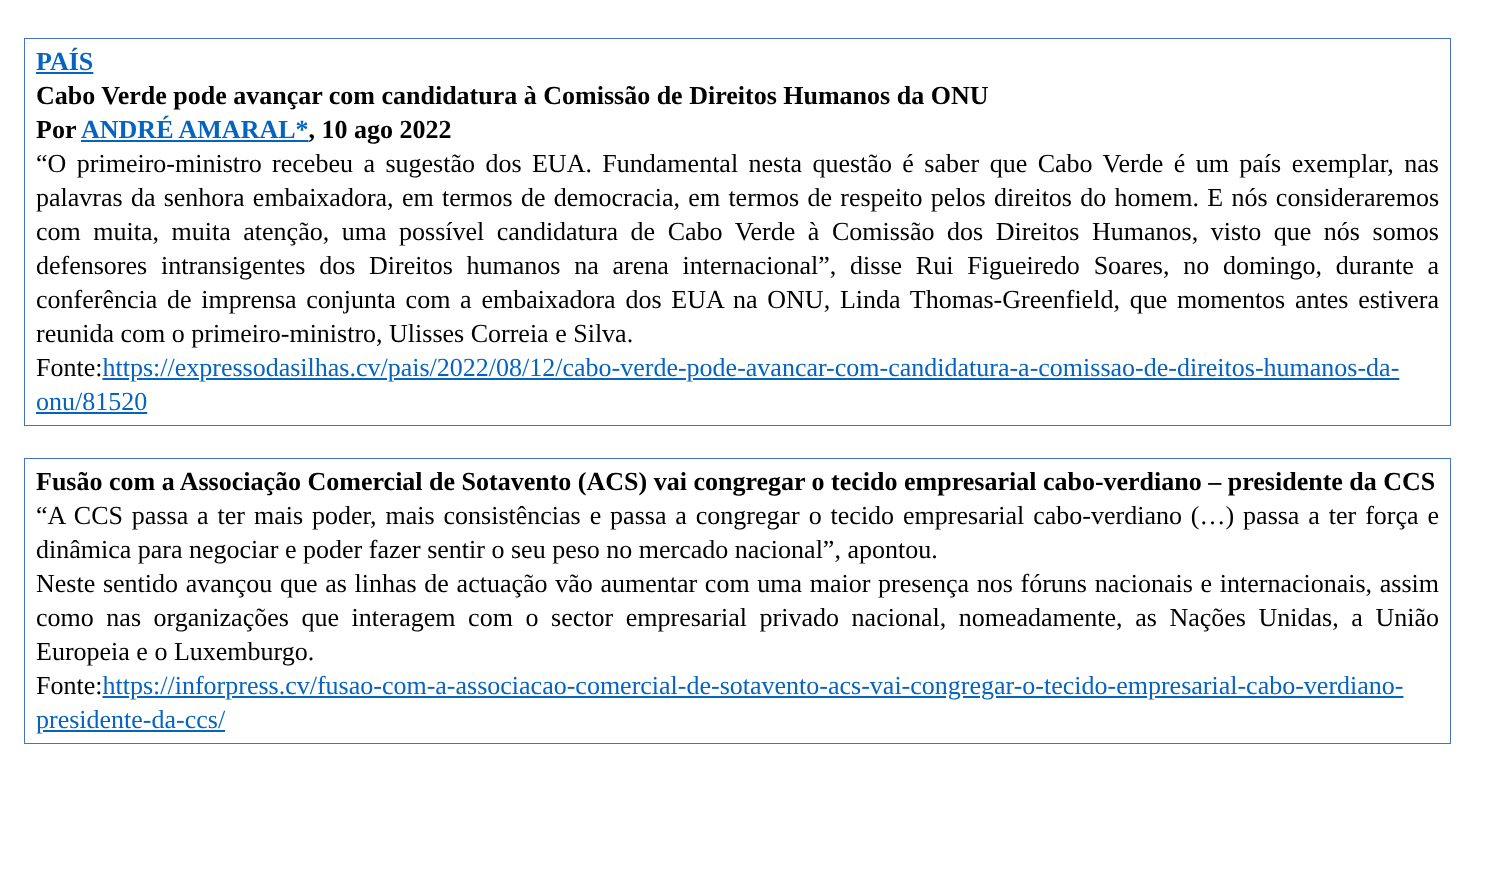PAÍS
Cabo Verde pode avançar com candidatura à Comissão de Direitos Humanos da ONU
Por ANDRÉ AMARAL*, 10 ago 2022
“O primeiro-ministro recebeu a sugestão dos EUA. Fundamental nesta questão é saber que Cabo Verde é um país exemplar, nas palavras da senhora embaixadora, em termos de democracia, em termos de respeito pelos direitos do homem. E nós consideraremos com muita, muita atenção, uma possível candidatura de Cabo Verde à Comissão dos Direitos Humanos, visto que nós somos defensores intransigentes dos Direitos humanos na arena internacional”, disse Rui Figueiredo Soares, no domingo, durante a conferência de imprensa conjunta com a embaixadora dos EUA na ONU, Linda Thomas-Greenfield, que momentos antes estivera reunida com o primeiro-ministro, Ulisses Correia e Silva.
Fonte:https://expressodasilhas.cv/pais/2022/08/12/cabo-verde-pode-avancar-com-candidatura-a-comissao-de-direitos-humanos-da-onu/81520
Fusão com a Associação Comercial de Sotavento (ACS) vai congregar o tecido empresarial cabo-verdiano – presidente da CCS
“A CCS passa a ter mais poder, mais consistências e passa a congregar o tecido empresarial cabo-verdiano (…) passa a ter força e dinâmica para negociar e poder fazer sentir o seu peso no mercado nacional”, apontou.
Neste sentido avançou que as linhas de actuação vão aumentar com uma maior presença nos fóruns nacionais e internacionais, assim como nas organizações que interagem com o sector empresarial privado nacional, nomeadamente, as Nações Unidas, a União Europeia e o Luxemburgo.
Fonte:https://inforpress.cv/fusao-com-a-associacao-comercial-de-sotavento-acs-vai-congregar-o-tecido-empresarial-cabo-verdiano-presidente-da-ccs/